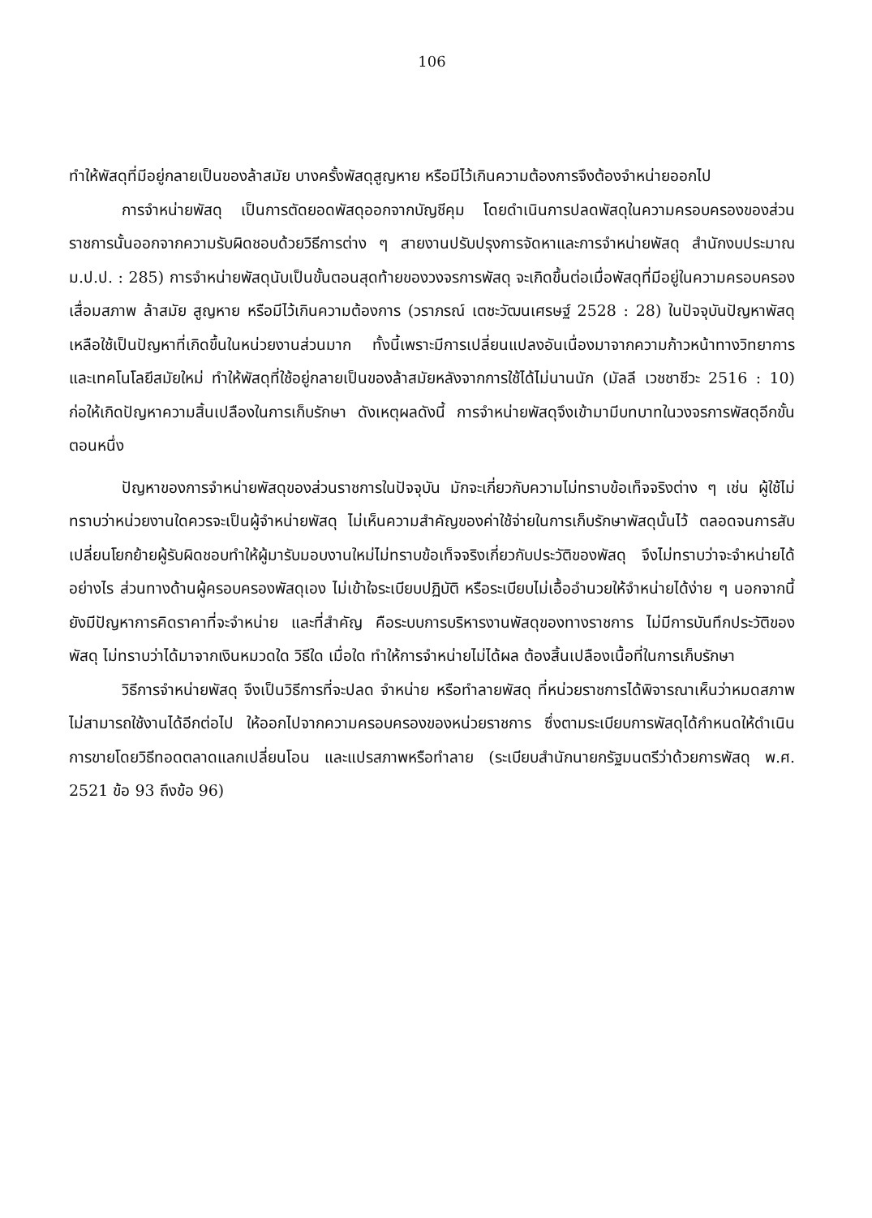106
ทำให้พัสดุที่มีอยู่กลายเป็นของล้าสมัย บางครั้งพัสดุสูญหาย หรือมีไว้เกินความต้องการจึงต้องจำหน่ายออกไป
การจำหน่ายพัสดุ เป็นการตัดยอดพัสดุออกจากบัญชีคุม โดยดำเนินการปลดพัสดุในความครอบครองของส่วนราชการนั้นออกจากความรับผิดชอบด้วยวิธีการต่าง ๆ สายงานปรับปรุงการจัดหาและการจำหน่ายพัสดุ สำนักงบประมาณ ม.ป.ป. : 285) การจำหน่ายพัสดุนับเป็นขั้นตอนสุดท้ายของวงจรการพัสดุ จะเกิดขึ้นต่อเมื่อพัสดุที่มีอยู่ในความครอบครองเสื่อมสภาพ ล้าสมัย สูญหาย หรือมีไว้เกินความต้องการ (วราภรณ์ เตชะวัฒนเศรษฐ์ 2528 : 28) ในปัจจุบันปัญหาพัสดุเหลือใช้เป็นปัญหาที่เกิดขึ้นในหน่วยงานส่วนมาก ทั้งนี้เพราะมีการเปลี่ยนแปลงอันเนื่องมาจากความก้าวหน้าทางวิทยาการและเทคโนโลยีสมัยใหม่ ทำให้พัสดุที่ใช้อยู่กลายเป็นของล้าสมัยหลังจากการใช้ได้ไม่นานนัก (มัลลี เวชชาชีวะ 2516 : 10) ก่อให้เกิดปัญหาความสิ้นเปลืองในการเก็บรักษา ดังเหตุผลดังนี้ การจำหน่ายพัสดุจึงเข้ามามีบทบาทในวงจรการพัสดุอีกขั้นตอนหนึ่ง
ปัญหาของการจำหน่ายพัสดุของส่วนราชการในปัจจุบัน มักจะเกี่ยวกับความไม่ทราบข้อเท็จจริงต่าง ๆ เช่น ผู้ใช้ไม่ทราบว่าหน่วยงานใดควรจะเป็นผู้จำหน่ายพัสดุ ไม่เห็นความสำคัญของค่าใช้จ่ายในการเก็บรักษาพัสดุนั้นไว้ ตลอดจนการสับเปลี่ยนโยกย้ายผู้รับผิดชอบทำให้ผู้มารับมอบงานใหม่ไม่ทราบข้อเท็จจริงเกี่ยวกับประวัติของพัสดุ จึงไม่ทราบว่าจะจำหน่ายได้อย่างไร ส่วนทางด้านผู้ครอบครองพัสดุเอง ไม่เข้าใจระเบียบปฏิบัติ หรือระเบียบไม่เอื้ออำนวยให้จำหน่ายได้ง่าย ๆ นอกจากนี้ยังมีปัญหาการคิดราคาที่จะจำหน่าย และที่สำคัญ คือระบบการบริหารงานพัสดุของทางราชการ ไม่มีการบันทึกประวัติของพัสดุ ไม่ทราบว่าได้มาจากเงินหมวดใด วิธีใด เมื่อใด ทำให้การจำหน่ายไม่ได้ผล ต้องสิ้นเปลืองเนื้อที่ในการเก็บรักษา
วิธีการจำหน่ายพัสดุ จึงเป็นวิธีการที่จะปลด จำหน่าย หรือทำลายพัสดุ ที่หน่วยราชการได้พิจารณาเห็นว่าหมดสภาพ ไม่สามารถใช้งานได้อีกต่อไป ให้ออกไปจากความครอบครองของหน่วยราชการ ซึ่งตามระเบียบการพัสดุได้กำหนดให้ดำเนินการขายโดยวิธีทอดตลาดแลกเปลี่ยนโอน และแปรสภาพหรือทำลาย (ระเบียบสำนักนายกรัฐมนตรีว่าด้วยการพัสดุ พ.ศ. 2521 ข้อ 93 ถึงข้อ 96)